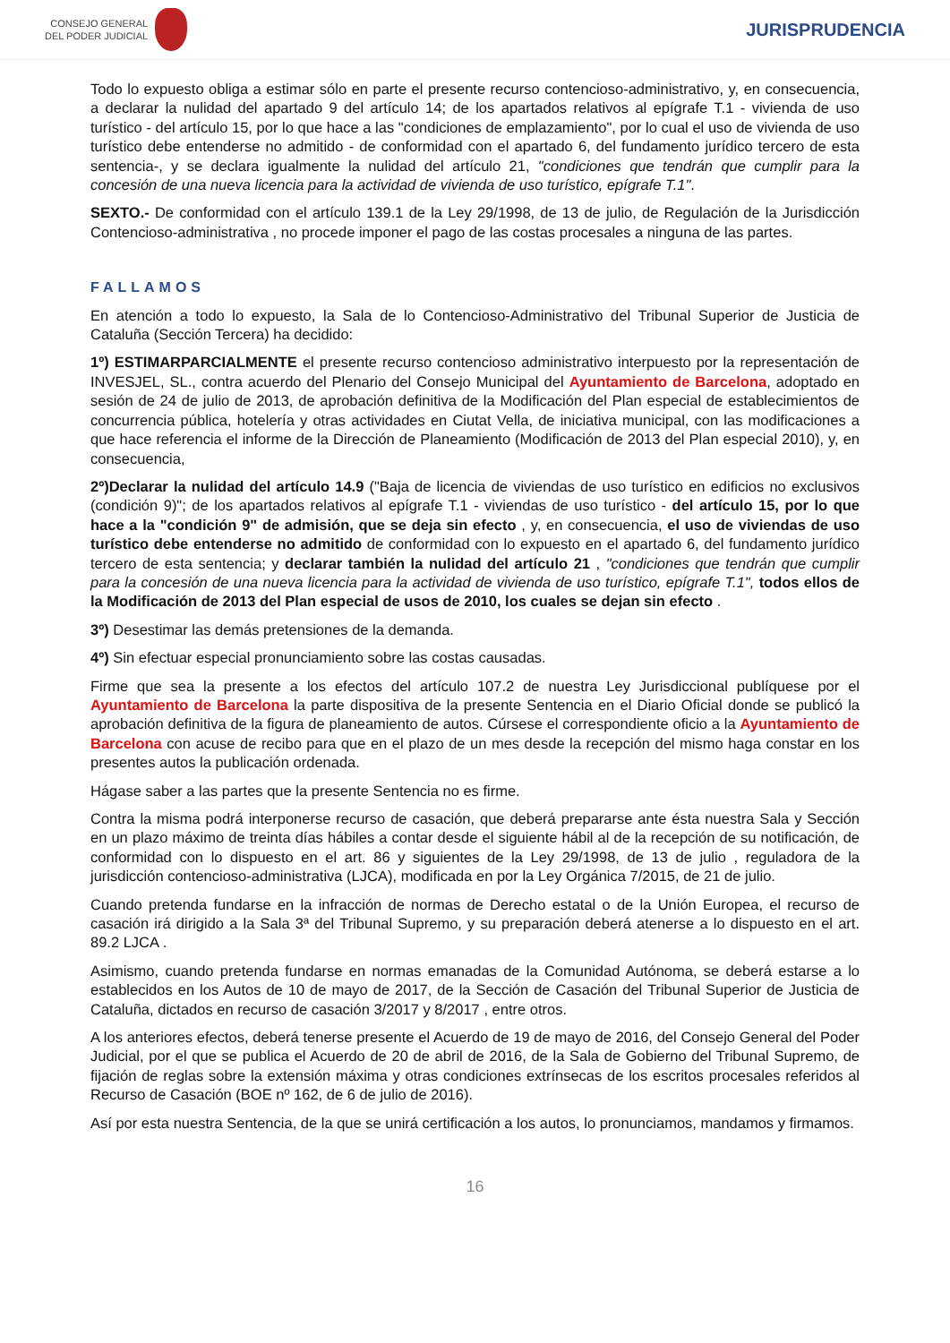CONSEJO GENERAL
DEL PODER JUDICIAL
JURISPRUDENCIA
Todo lo expuesto obliga a estimar sólo en parte el presente recurso contencioso-administrativo, y, en consecuencia, a declarar la nulidad del apartado 9 del artículo 14; de los apartados relativos al epígrafe T.1 - vivienda de uso turístico - del artículo 15, por lo que hace a las "condiciones de emplazamiento", por lo cual el uso de vivienda de uso turístico debe entenderse no admitido - de conformidad con el apartado 6, del fundamento jurídico tercero de esta sentencia-, y se declara igualmente la nulidad del artículo 21, "condiciones que tendrán que cumplir para la concesión de una nueva licencia para la actividad de vivienda de uso turístico, epígrafe T.1".
SEXTO.- De conformidad con el artículo 139.1 de la Ley 29/1998, de 13 de julio, de Regulación de la Jurisdicción Contencioso-administrativa , no procede imponer el pago de las costas procesales a ninguna de las partes.
FALLAMOS
En atención a todo lo expuesto, la Sala de lo Contencioso-Administrativo del Tribunal Superior de Justicia de Cataluña (Sección Tercera) ha decidido:
1º) ESTIMARPARCIALMENTE el presente recurso contencioso administrativo interpuesto por la representación de INVESJEL, SL., contra acuerdo del Plenario del Consejo Municipal del Ayuntamiento de Barcelona, adoptado en sesión de 24 de julio de 2013, de aprobación definitiva de la Modificación del Plan especial de establecimientos de concurrencia pública, hotelería y otras actividades en Ciutat Vella, de iniciativa municipal, con las modificaciones a que hace referencia el informe de la Dirección de Planeamiento (Modificación de 2013 del Plan especial 2010), y, en consecuencia,
2º)Declarar la nulidad del artículo 14.9 ("Baja de licencia de viviendas de uso turístico en edificios no exclusivos (condición 9)"; de los apartados relativos al epígrafe T.1 - viviendas de uso turístico - del artículo 15, por lo que hace a la "condición 9" de admisión, que se deja sin efecto , y, en consecuencia, el uso de viviendas de uso turístico debe entenderse no admitido de conformidad con lo expuesto en el apartado 6, del fundamento jurídico tercero de esta sentencia; y declarar también la nulidad del artículo 21 , "condiciones que tendrán que cumplir para la concesión de una nueva licencia para la actividad de vivienda de uso turístico, epígrafe T.1", todos ellos de la Modificación de 2013 del Plan especial de usos de 2010, los cuales se dejan sin efecto .
3º) Desestimar las demás pretensiones de la demanda.
4º) Sin efectuar especial pronunciamiento sobre las costas causadas.
Firme que sea la presente a los efectos del artículo 107.2 de nuestra Ley Jurisdiccional publíquese por el Ayuntamiento de Barcelona la parte dispositiva de la presente Sentencia en el Diario Oficial donde se publicó la aprobación definitiva de la figura de planeamiento de autos. Cúrsese el correspondiente oficio a la Ayuntamiento de Barcelona con acuse de recibo para que en el plazo de un mes desde la recepción del mismo haga constar en los presentes autos la publicación ordenada.
Hágase saber a las partes que la presente Sentencia no es firme.
Contra la misma podrá interponerse recurso de casación, que deberá prepararse ante ésta nuestra Sala y Sección en un plazo máximo de treinta días hábiles a contar desde el siguiente hábil al de la recepción de su notificación, de conformidad con lo dispuesto en el art. 86 y siguientes de la Ley 29/1998, de 13 de julio , reguladora de la jurisdicción contencioso-administrativa (LJCA), modificada en por la Ley Orgánica 7/2015, de 21 de julio.
Cuando pretenda fundarse en la infracción de normas de Derecho estatal o de la Unión Europea, el recurso de casación irá dirigido a la Sala 3ª del Tribunal Supremo, y su preparación deberá atenerse a lo dispuesto en el art. 89.2 LJCA .
Asimismo, cuando pretenda fundarse en normas emanadas de la Comunidad Autónoma, se deberá estarse a lo establecidos en los Autos de 10 de mayo de 2017, de la Sección de Casación del Tribunal Superior de Justicia de Cataluña, dictados en recurso de casación 3/2017 y 8/2017 , entre otros.
A los anteriores efectos, deberá tenerse presente el Acuerdo de 19 de mayo de 2016, del Consejo General del Poder Judicial, por el que se publica el Acuerdo de 20 de abril de 2016, de la Sala de Gobierno del Tribunal Supremo, de fijación de reglas sobre la extensión máxima y otras condiciones extrínsecas de los escritos procesales referidos al Recurso de Casación (BOE nº 162, de 6 de julio de 2016).
Así por esta nuestra Sentencia, de la que se unirá certificación a los autos, lo pronunciamos, mandamos y firmamos.
16